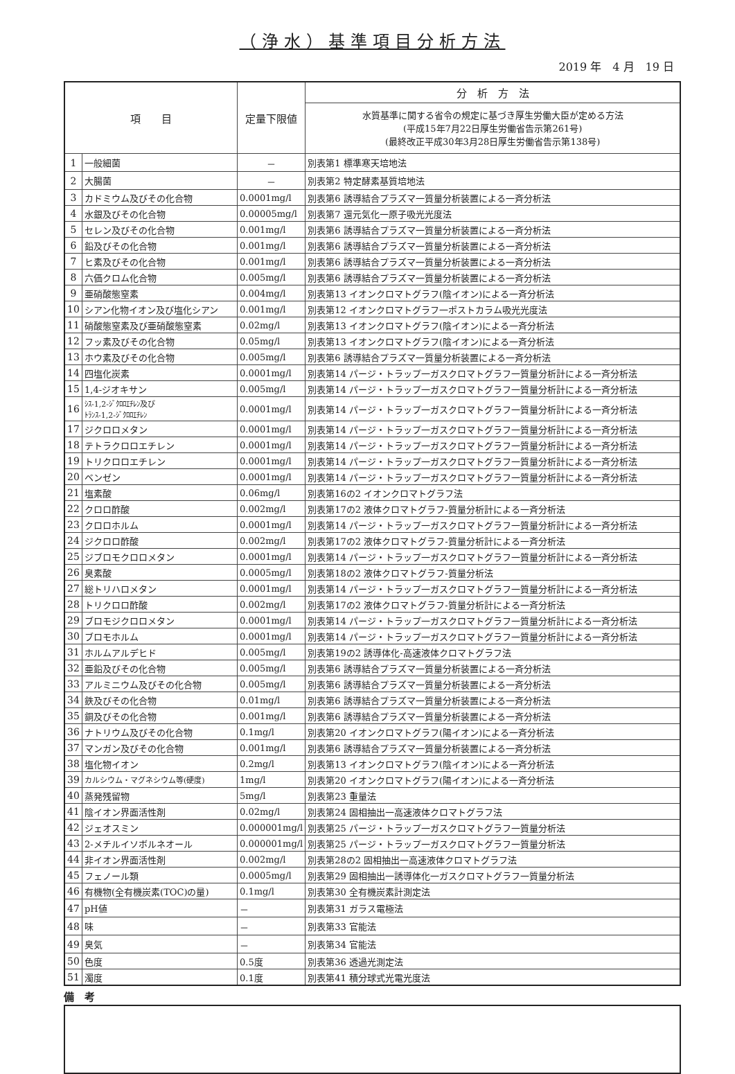（浄水）基準項目分析方法
2019 年　4 月　19 日
| 項 目 | | 定量下限値 | 分 析 方 法 |
| --- | --- | --- | --- |
| | | | 水質基準に関する省令の規定に基づき厚生労働大臣が定める方法 (平成15年7月22日厚生労働省告示第261号) (最終改正平成30年3月28日厚生労働省告示第138号) |
| 1 | 一般細菌 | － | 別表第1 標準寒天培地法 |
| 2 | 大腸菌 | － | 別表第2 特定酵素基質培地法 |
| 3 | カドミウム及びその化合物 | 0.0001mg/l | 別表第6 誘導結合プラズマ一質量分析装置による一斉分析法 |
| 4 | 水銀及びその化合物 | 0.00005mg/l | 別表第7 還元気化一原子吸光光度法 |
| 5 | セレン及びその化合物 | 0.001mg/l | 別表第6 誘導結合プラズマ一質量分析装置による一斉分析法 |
| 6 | 鉛及びその化合物 | 0.001mg/l | 別表第6 誘導結合プラズマ一質量分析装置による一斉分析法 |
| 7 | ヒ素及びその化合物 | 0.001mg/l | 別表第6 誘導結合プラズマ一質量分析装置による一斉分析法 |
| 8 | 六価クロム化合物 | 0.005mg/l | 別表第6 誘導結合プラズマ一質量分析装置による一斉分析法 |
| 9 | 亜硝酸態窒素 | 0.004mg/l | 別表第13 イオンクロマトグラフ(陰イオン)による一斉分析法 |
| 10 | シアン化物イオン及び塩化シアン | 0.001mg/l | 別表第12 イオンクロマトグラフ一ポストカラム吸光光度法 |
| 11 | 硝酸態窒素及び亜硝酸態窒素 | 0.02mg/l | 別表第13 イオンクロマトグラフ(陰イオン)による一斉分析法 |
| 12 | フッ素及びその化合物 | 0.05mg/l | 別表第13 イオンクロマトグラフ(陰イオン)による一斉分析法 |
| 13 | ホウ素及びその化合物 | 0.005mg/l | 別表第6 誘導結合プラズマ一質量分析装置による一斉分析法 |
| 14 | 四塩化炭素 | 0.0001mg/l | 別表第14 パージ・トラップ一ガスクロマトグラフ一質量分析計による一斉分析法 |
| 15 | 1,4-ジオキサン | 0.005mg/l | 別表第14 パージ・トラップ一ガスクロマトグラフ一質量分析計による一斉分析法 |
| 16 | ｼｽ-1,2-ｼﾞｸﾛﾛｴﾁﾚﾝ及び ﾄﾗﾝｽ-1,2-ｼﾞｸﾛﾛｴﾁﾚﾝ | 0.0001mg/l | 別表第14 パージ・トラップ一ガスクロマトグラフ一質量分析計による一斉分析法 |
| 17 | ジクロロメタン | 0.0001mg/l | 別表第14 パージ・トラップ一ガスクロマトグラフ一質量分析計による一斉分析法 |
| 18 | テトラクロロエチレン | 0.0001mg/l | 別表第14 パージ・トラップ一ガスクロマトグラフ一質量分析計による一斉分析法 |
| 19 | トリクロロエチレン | 0.0001mg/l | 別表第14 パージ・トラップ一ガスクロマトグラフ一質量分析計による一斉分析法 |
| 20 | ベンゼン | 0.0001mg/l | 別表第14 パージ・トラップ一ガスクロマトグラフ一質量分析計による一斉分析法 |
| 21 | 塩素酸 | 0.06mg/l | 別表第16の2 イオンクロマトグラフ法 |
| 22 | クロロ酢酸 | 0.002mg/l | 別表第17の2 液体クロマトグラフ-質量分析計による一斉分析法 |
| 23 | クロロホルム | 0.0001mg/l | 別表第14 パージ・トラップ一ガスクロマトグラフ一質量分析計による一斉分析法 |
| 24 | ジクロロ酢酸 | 0.002mg/l | 別表第17の2 液体クロマトグラフ-質量分析計による一斉分析法 |
| 25 | ジブロモクロロメタン | 0.0001mg/l | 別表第14 パージ・トラップ一ガスクロマトグラフ一質量分析計による一斉分析法 |
| 26 | 臭素酸 | 0.0005mg/l | 別表第18の2 液体クロマトグラフ-質量分析法 |
| 27 | 総トリハロメタン | 0.0001mg/l | 別表第14 パージ・トラップ一ガスクロマトグラフ一質量分析計による一斉分析法 |
| 28 | トリクロロ酢酸 | 0.002mg/l | 別表第17の2 液体クロマトグラフ-質量分析計による一斉分析法 |
| 29 | ブロモジクロロメタン | 0.0001mg/l | 別表第14 パージ・トラップ一ガスクロマトグラフ一質量分析計による一斉分析法 |
| 30 | ブロモホルム | 0.0001mg/l | 別表第14 パージ・トラップ一ガスクロマトグラフ一質量分析計による一斉分析法 |
| 31 | ホルムアルデヒド | 0.005mg/l | 別表第19の2 誘導体化-高速液体クロマトグラフ法 |
| 32 | 亜鉛及びその化合物 | 0.005mg/l | 別表第6 誘導結合プラズマ一質量分析装置による一斉分析法 |
| 33 | アルミニウム及びその化合物 | 0.005mg/l | 別表第6 誘導結合プラズマ一質量分析装置による一斉分析法 |
| 34 | 鉄及びその化合物 | 0.01mg/l | 別表第6 誘導結合プラズマ一質量分析装置による一斉分析法 |
| 35 | 銅及びその化合物 | 0.001mg/l | 別表第6 誘導結合プラズマ一質量分析装置による一斉分析法 |
| 36 | ナトリウム及びその化合物 | 0.1mg/l | 別表第20 イオンクロマトグラフ(陽イオン)による一斉分析法 |
| 37 | マンガン及びその化合物 | 0.001mg/l | 別表第6 誘導結合プラズマ一質量分析装置による一斉分析法 |
| 38 | 塩化物イオン | 0.2mg/l | 別表第13 イオンクロマトグラフ(陰イオン)による一斉分析法 |
| 39 | カルシウム・マグネシウム等(硬度) | 1mg/l | 別表第20 イオンクロマトグラフ(陽イオン)による一斉分析法 |
| 40 | 蒸発残留物 | 5mg/l | 別表第23 重量法 |
| 41 | 陰イオン界面活性剤 | 0.02mg/l | 別表第24 固相抽出一高速液体クロマトグラフ法 |
| 42 | ジェオスミン | 0.000001mg/l | 別表第25 パージ・トラップ一ガスクロマトグラフ一質量分析法 |
| 43 | 2-メチルイソボルネオール | 0.000001mg/l | 別表第25 パージ・トラップ一ガスクロマトグラフ一質量分析法 |
| 44 | 非イオン界面活性剤 | 0.002mg/l | 別表第28の2 固相抽出一高速液体クロマトグラフ法 |
| 45 | フェノール類 | 0.0005mg/l | 別表第29 固相抽出一誘導体化一ガスクロマトグラフ一質量分析法 |
| 46 | 有機物(全有機炭素(TOC)の量) | 0.1mg/l | 別表第30 全有機炭素計測定法 |
| 47 | pH値 | － | 別表第31 ガラス電極法 |
| 48 | 味 | － | 別表第33 官能法 |
| 49 | 臭気 | － | 別表第34 官能法 |
| 50 | 色度 | 0.5度 | 別表第36 透過光測定法 |
| 51 | 濁度 | 0.1度 | 別表第41 積分球式光電光度法 |
備　考